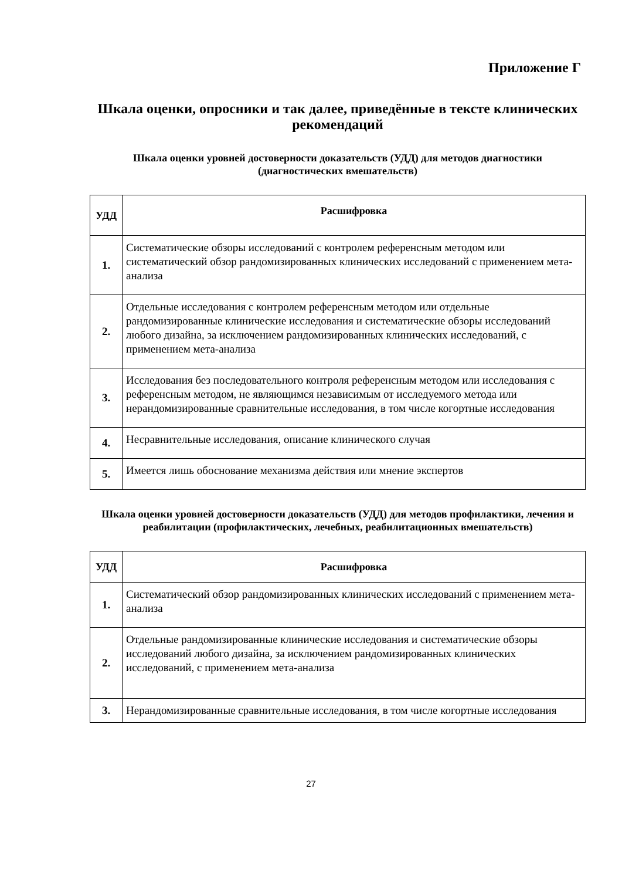Приложение Г
Шкала оценки, опросники и так далее, приведённые в тексте клинических рекомендаций
Шкала оценки уровней достоверности доказательств (УДД) для методов диагностики (диагностических вмешательств)
| УДД | Расшифровка |
| --- | --- |
| 1. | Систематические обзоры исследований с контролем референсным методом или систематический обзор рандомизированных клинических исследований с применением мета-анализа |
| 2. | Отдельные исследования с контролем референсным методом или отдельные рандомизированные клинические исследования и систематические обзоры исследований любого дизайна, за исключением рандомизированных клинических исследований, с применением мета-анализа |
| 3. | Исследования без последовательного контроля референсным методом или исследования с референсным методом, не являющимся независимым от исследуемого метода или нерандомизированные сравнительные исследования, в том числе когортные исследования |
| 4. | Несравнительные исследования, описание клинического случая |
| 5. | Имеется лишь обоснование механизма действия или мнение экспертов |
Шкала оценки уровней достоверности доказательств (УДД) для методов профилактики, лечения и реабилитации (профилактических, лечебных, реабилитационных вмешательств)
| УДД | Расшифровка |
| --- | --- |
| 1. | Систематический обзор рандомизированных клинических исследований с применением мета-анализа |
| 2. | Отдельные рандомизированные клинические исследования и систематические обзоры исследований любого дизайна, за исключением рандомизированных клинических исследований, с применением мета-анализа |
| 3. | Нерандомизированные сравнительные исследования, в том числе когортные исследования |
27